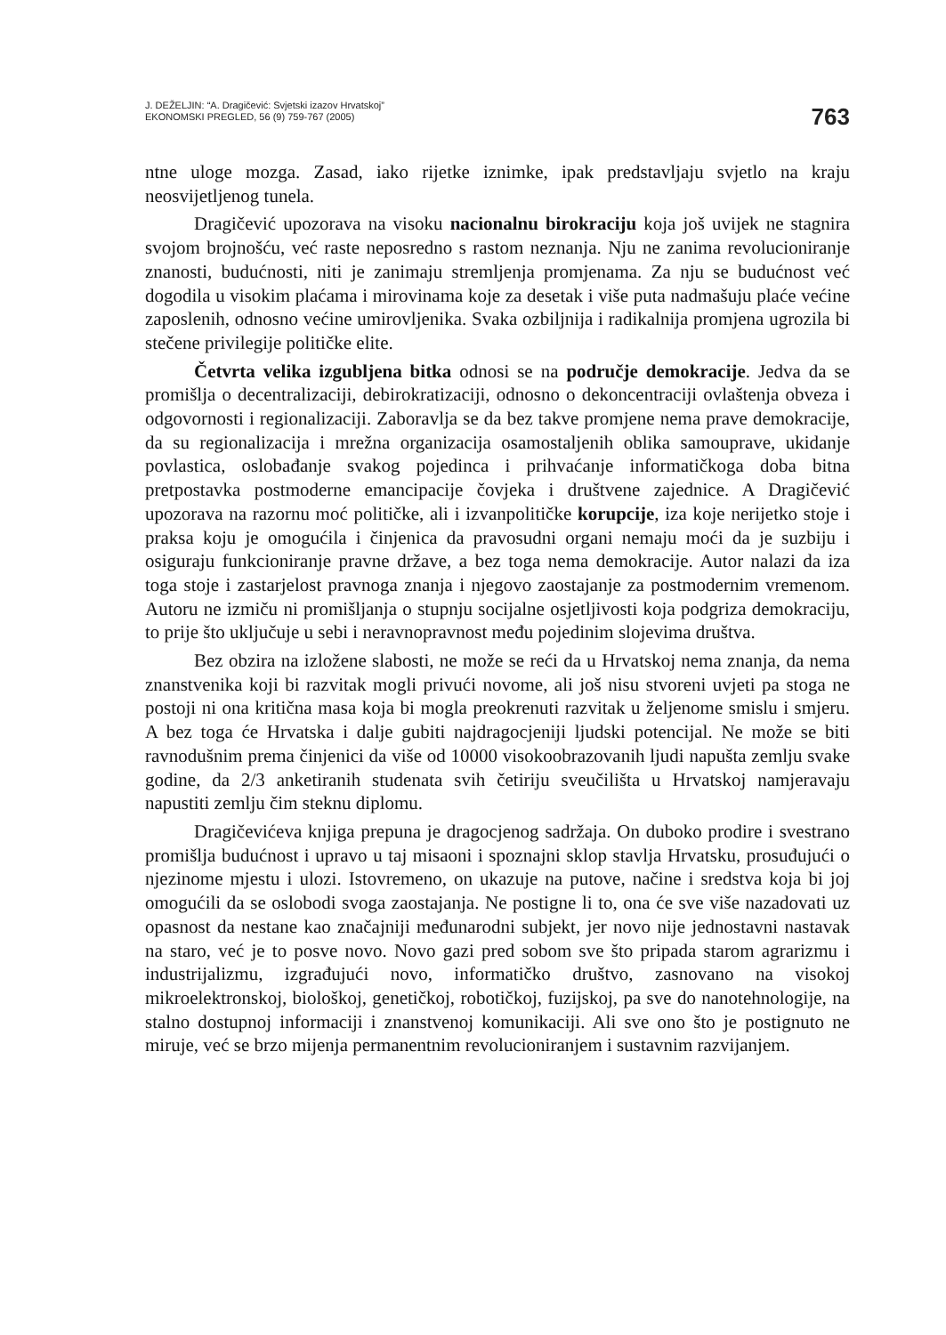J. DEŽELJIN: “A. Dragičević: Svjetski izazov Hrvatskoj”
EKONOMSKI PREGLED, 56 (9) 759-767 (2005)
763
ntne uloge mozga. Zasad, iako rijetke iznimke, ipak predstavljaju svjetlo na kraju neosvijetljenog tunela.
Dragičević upozorava na visoku nacionalnu birokraciju koja još uvijek ne stagnira svojom brojnošću, već raste neposredno s rastom neznanja. Nju ne zanima revolucioniranje znanosti, budućnosti, niti je zanimaju stremljenja promjenama. Za nju se budućnost već dogodila u visokim plaćama i mirovinama koje za desetak i više puta nadmašuju plaće većine zaposlenih, odnosno većine umirovljenika. Svaka ozbiljnija i radikalnija promjena ugrozila bi stečene privilegije političke elite.
Četvrta velika izgubljena bitka odnosi se na područje demokracije. Jedva da se promišlja o decentralizaciji, debirokratizaciji, odnosno o dekoncentraciji ovlaštenja obveza i odgovornosti i regionalizaciji. Zaboravlja se da bez takve promjene nema prave demokracije, da su regionalizacija i mrežna organizacija osamostaljenih oblika samouprave, ukidanje povlastica, oslobađanje svakog pojedinca i prihvaćanje informatičkoga doba bitna pretpostavka postmoderne emancipacije čovjeka i društvene zajednice. A Dragičević upozorava na razornu moć političke, ali i izvanpolitičke korupcije, iza koje nerijetko stoje i praksa koju je omogućila i činjenica da pravosudni organi nemaju moći da je suzbiju i osiguraju funkcioniranje pravne države, a bez toga nema demokracije. Autor nalazi da iza toga stoje i zastarjelost pravnoga znanja i njegovo zaostajanje za postmodernim vremenom. Autoru ne izmiču ni promišljanja o stupnju socijalne osjetljivosti koja podgriza demokraciju, to prije što uključuje u sebi i neravnopravnost među pojedinim slojevima društva.
Bez obzira na izložene slabosti, ne može se reći da u Hrvatskoj nema znanja, da nema znanstvenika koji bi razvitak mogli privući novome, ali još nisu stvoreni uvjeti pa stoga ne postoji ni ona kritična masa koja bi mogla preokrenuti razvitak u željenome smislu i smjeru. A bez toga će Hrvatska i dalje gubiti najdragocjeniji ljudski potencijal. Ne može se biti ravnodušnim prema činjenici da više od 10000 visokoobrazovanih ljudi napušta zemlju svake godine, da 2/3 anketiranih studenata svih četiriju sveučilišta u Hrvatskoj namjeravaju napustiti zemlju čim steknu diplomu.
Dragičevićeva knjiga prepuna je dragocjenog sadržaja. On duboko prodire i svestrano promišlja budućnost i upravo u taj misaoni i spoznajni sklop stavlja Hrvatsku, prosuđujući o njezinome mjestu i ulozi. Istovremeno, on ukazuje na putove, načine i sredstva koja bi joj omogućili da se oslobodi svoga zaostajanja. Ne postigne li to, ona će sve više nazadovati uz opasnost da nestane kao značajniji međunarodni subjekt, jer novo nije jednostavni nastavak na staro, već je to posve novo. Novo gazi pred sobom sve što pripada starom agrarizmu i industrijalizmu, izgrađujući novo, informatičko društvo, zasnovano na visokoj mikroelektronskoj, biološkoj, genetičkoj, robotičkoj, fuzijskoj, pa sve do nanotehnologije, na stalno dostupnoj informaciji i znanstvenoj komunikaciji. Ali sve ono što je postignuto ne miruje, već se brzo mijenja permanentnim revolucioniranjem i sustavnim razvijanjem.